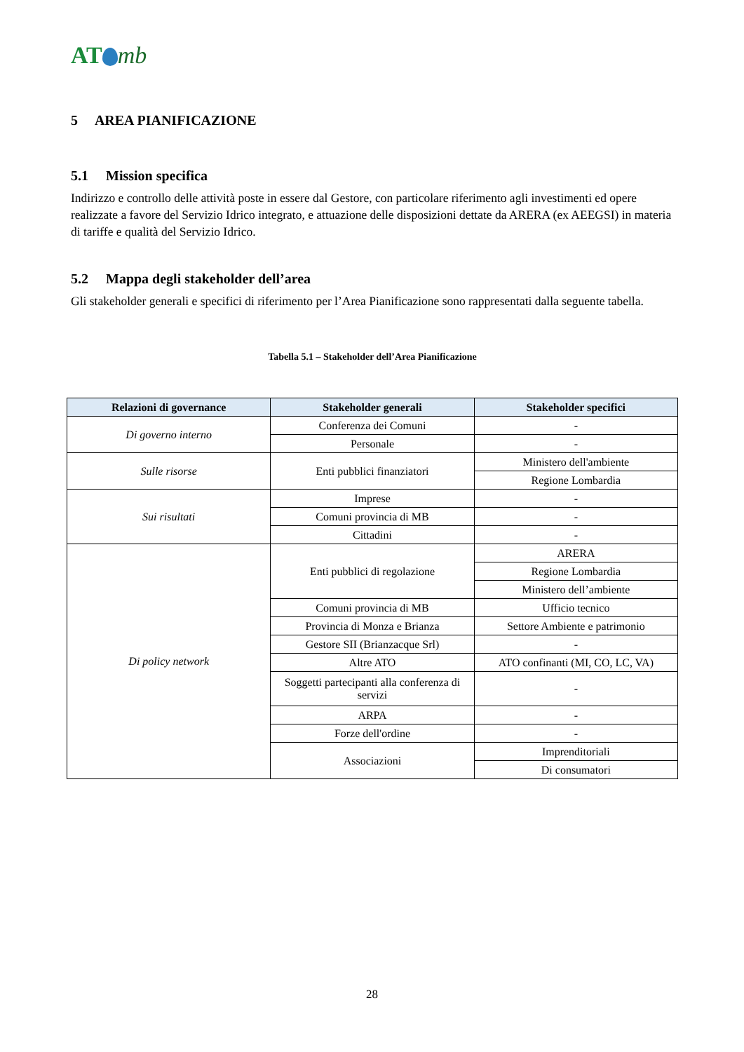AT mb
5 AREA PIANIFICAZIONE
5.1 Mission specifica
Indirizzo e controllo delle attività poste in essere dal Gestore, con particolare riferimento agli investimenti ed opere realizzate a favore del Servizio Idrico integrato, e attuazione delle disposizioni dettate da ARERA (ex AEEGSI) in materia di tariffe e qualità del Servizio Idrico.
5.2 Mappa degli stakeholder dell’area
Gli stakeholder generali e specifici di riferimento per l’Area Pianificazione sono rappresentati dalla seguente tabella.
Tabella 5.1 – Stakeholder dell’Area Pianificazione
| Relazioni di governance | Stakeholder generali | Stakeholder specifici |
| --- | --- | --- |
| Di governo interno | Conferenza dei Comuni | - |
| | Personale | - |
| Sulle risorse | Enti pubblici finanziatori | Ministero dell'ambiente |
| | | Regione Lombardia |
| Sui risultati | Imprese | - |
| | Comuni provincia di MB | - |
| | Cittadini | - |
| Di policy network | Enti pubblici di regolazione | ARERA |
| | | Regione Lombardia |
| | | Ministero dell’ambiente |
| | Comuni provincia di MB | Ufficio tecnico |
| | Provincia di Monza e Brianza | Settore Ambiente e patrimonio |
| | Gestore SII (Brianzacque Srl) | - |
| | Altre ATO | ATO confinanti (MI, CO, LC, VA) |
| | Soggetti partecipanti alla conferenza di servizi | - |
| | ARPA | - |
| | Forze dell'ordine | - |
| | Associazioni | Imprenditoriali |
| | | Di consumatori |
28